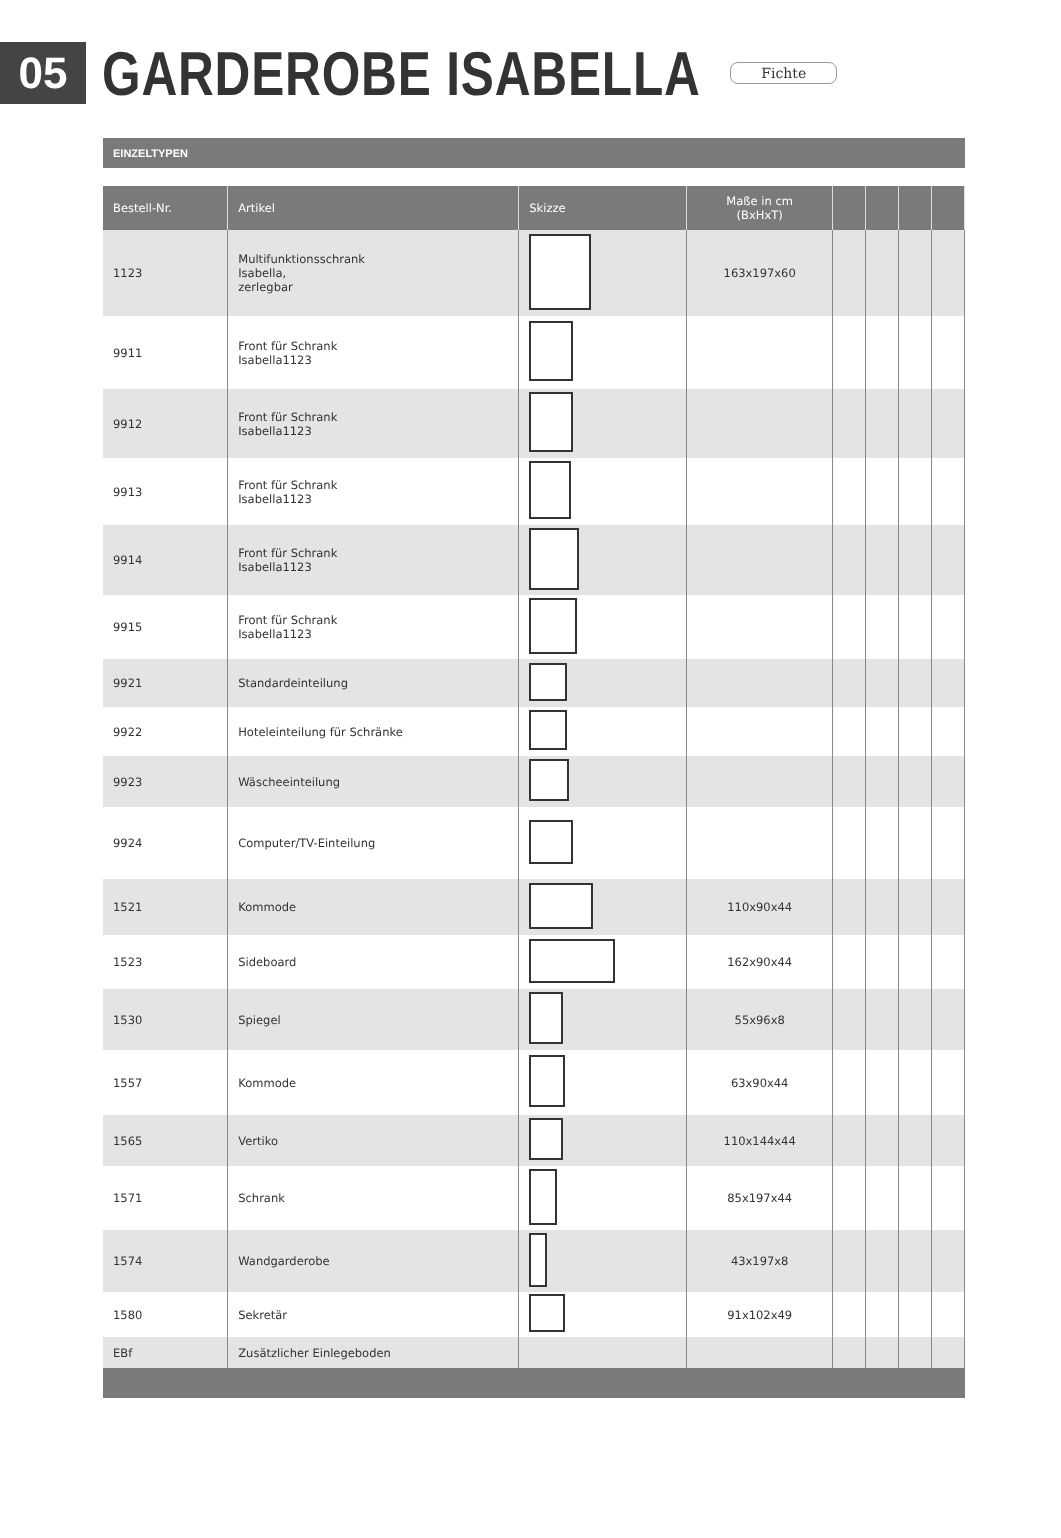05
GARDEROBE ISABELLA
Fichte
EINZELTYPEN
| Bestell-Nr. | Artikel | Skizze | Maße in cm (BxHxT) | | | | |
| --- | --- | --- | --- | --- | --- | --- | --- |
| 1123 | Multifunktionsschrank Isabella, zerlegbar | | 163x197x60 | | | | |
| 9911 | Front für Schrank Isabella1123 | | | | | | |
| 9912 | Front für Schrank Isabella1123 | | | | | | |
| 9913 | Front für Schrank Isabella1123 | | | | | | |
| 9914 | Front für Schrank Isabella1123 | | | | | | |
| 9915 | Front für Schrank Isabella1123 | | | | | | |
| 9921 | Standardeinteilung | | | | | | |
| 9922 | Hoteleinteilung für Schränke | | | | | | |
| 9923 | Wäscheeinteilung | | | | | | |
| 9924 | Computer/TV-Einteilung | | | | | | |
| 1521 | Kommode | | 110x90x44 | | | | |
| 1523 | Sideboard | | 162x90x44 | | | | |
| 1530 | Spiegel | | 55x96x8 | | | | |
| 1557 | Kommode | | 63x90x44 | | | | |
| 1565 | Vertiko | | 110x144x44 | | | | |
| 1571 | Schrank | | 85x197x44 | | | | |
| 1574 | Wandgarderobe | | 43x197x8 | | | | |
| 1580 | Sekretär | | 91x102x49 | | | | |
| EBf | Zusätzlicher Einlegeboden | | | | | | |